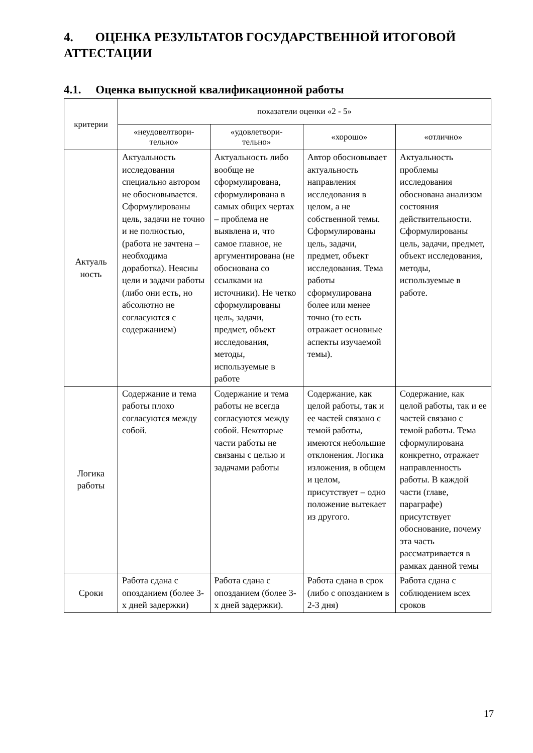4. ОЦЕНКА РЕЗУЛЬТАТОВ ГОСУДАРСТВЕННОЙ ИТОГОВОЙ АТТЕСТАЦИИ
4.1. Оценка выпускной квалификационной работы
| критерии | показатели оценки «2 - 5» | | | |
| --- | --- | --- | --- | --- |
| | «неудовелтвори- тельно» | «удовлетвори- тельно» | «хорошо» | «отлично» |
| Актуаль ность | Актуальность исследования специально автором не обосновывается. Сформулированы цель, задачи не точно и не полностью, (работа не зачтена – необходима доработка). Неясны цели и задачи работы (либо они есть, но абсолютно не согласуются с содержанием) | Актуальность либо вообще не сформулирована, сформулирована в самых общих чертах – проблема не выявлена и, что самое главное, не аргументирована (не обоснована со ссылками на источники). Не четко сформулированы цель, задачи, предмет, объект исследования, методы, используемые в работе | Автор обосновывает актуальность направления исследования в целом, а не собственной темы. Сформулированы цель, задачи, предмет, объект исследования. Тема работы сформулирована более или менее точно (то есть отражает основные аспекты изучаемой темы). | Актуальность проблемы исследования обоснована анализом состояния действительности. Сформулированы цель, задачи, предмет, объект исследования, методы, используемые в работе. |
| Логика работы | Содержание и тема работы плохо согласуются между собой. | Содержание и тема работы не всегда согласуются между собой. Некоторые части работы не связаны с целью и задачами работы | Содержание, как целой работы, так и ее частей связано с темой работы, имеются небольшие отклонения. Логика изложения, в общем и целом, присутствует – одно положение вытекает из другого. | Содержание, как целой работы, так и ее частей связано с темой работы. Тема сформулирована конкретно, отражает направленность работы. В каждой части (главе, параграфе) присутствует обоснование, почему эта часть рассматривается в рамках данной темы |
| Сроки | Работа сдана с опозданием (более 3-х дней задержки) | Работа сдана с опозданием (более 3-х дней задержки). | Работа сдана в срок (либо с опозданием в 2-3 дня) | Работа сдана с соблюдением всех сроков |
17